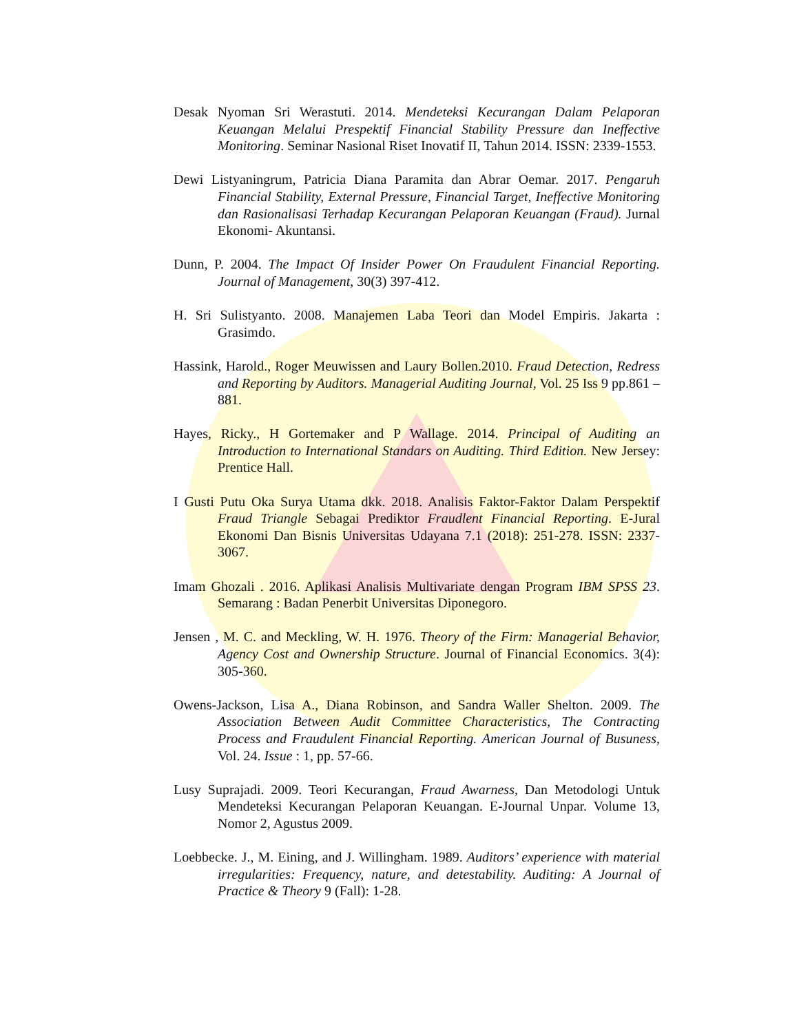Desak Nyoman Sri Werastuti. 2014. Mendeteksi Kecurangan Dalam Pelaporan Keuangan Melalui Prespektif Financial Stability Pressure dan Ineffective Monitoring. Seminar Nasional Riset Inovatif II, Tahun 2014. ISSN: 2339-1553.
Dewi Listyaningrum, Patricia Diana Paramita dan Abrar Oemar. 2017. Pengaruh Financial Stability, External Pressure, Financial Target, Ineffective Monitoring dan Rasionalisasi Terhadap Kecurangan Pelaporan Keuangan (Fraud). Jurnal Ekonomi- Akuntansi.
Dunn, P. 2004. The Impact Of Insider Power On Fraudulent Financial Reporting. Journal of Management, 30(3) 397-412.
H. Sri Sulistyanto. 2008. Manajemen Laba Teori dan Model Empiris. Jakarta : Grasimdo.
Hassink, Harold., Roger Meuwissen and Laury Bollen.2010. Fraud Detection, Redress and Reporting by Auditors. Managerial Auditing Journal, Vol. 25 Iss 9 pp.861 – 881.
Hayes, Ricky., H Gortemaker and P Wallage. 2014. Principal of Auditing an Introduction to International Standars on Auditing. Third Edition. New Jersey: Prentice Hall.
I Gusti Putu Oka Surya Utama dkk. 2018. Analisis Faktor-Faktor Dalam Perspektif Fraud Triangle Sebagai Prediktor Fraudlent Financial Reporting. E-Jural Ekonomi Dan Bisnis Universitas Udayana 7.1 (2018): 251-278. ISSN: 2337-3067.
Imam Ghozali . 2016. Aplikasi Analisis Multivariate dengan Program IBM SPSS 23. Semarang : Badan Penerbit Universitas Diponegoro.
Jensen , M. C. and Meckling, W. H. 1976. Theory of the Firm: Managerial Behavior, Agency Cost and Ownership Structure. Journal of Financial Economics. 3(4): 305-360.
Owens-Jackson, Lisa A., Diana Robinson, and Sandra Waller Shelton. 2009. The Association Between Audit Committee Characteristics, The Contracting Process and Fraudulent Financial Reporting. American Journal of Busuness, Vol. 24. Issue : 1, pp. 57-66.
Lusy Suprajadi. 2009. Teori Kecurangan, Fraud Awarness, Dan Metodologi Untuk Mendeteksi Kecurangan Pelaporan Keuangan. E-Journal Unpar. Volume 13, Nomor 2, Agustus 2009.
Loebbecke. J., M. Eining, and J. Willingham. 1989. Auditors’ experience with material irregularities: Frequency, nature, and detestability. Auditing: A Journal of Practice & Theory 9 (Fall): 1-28.